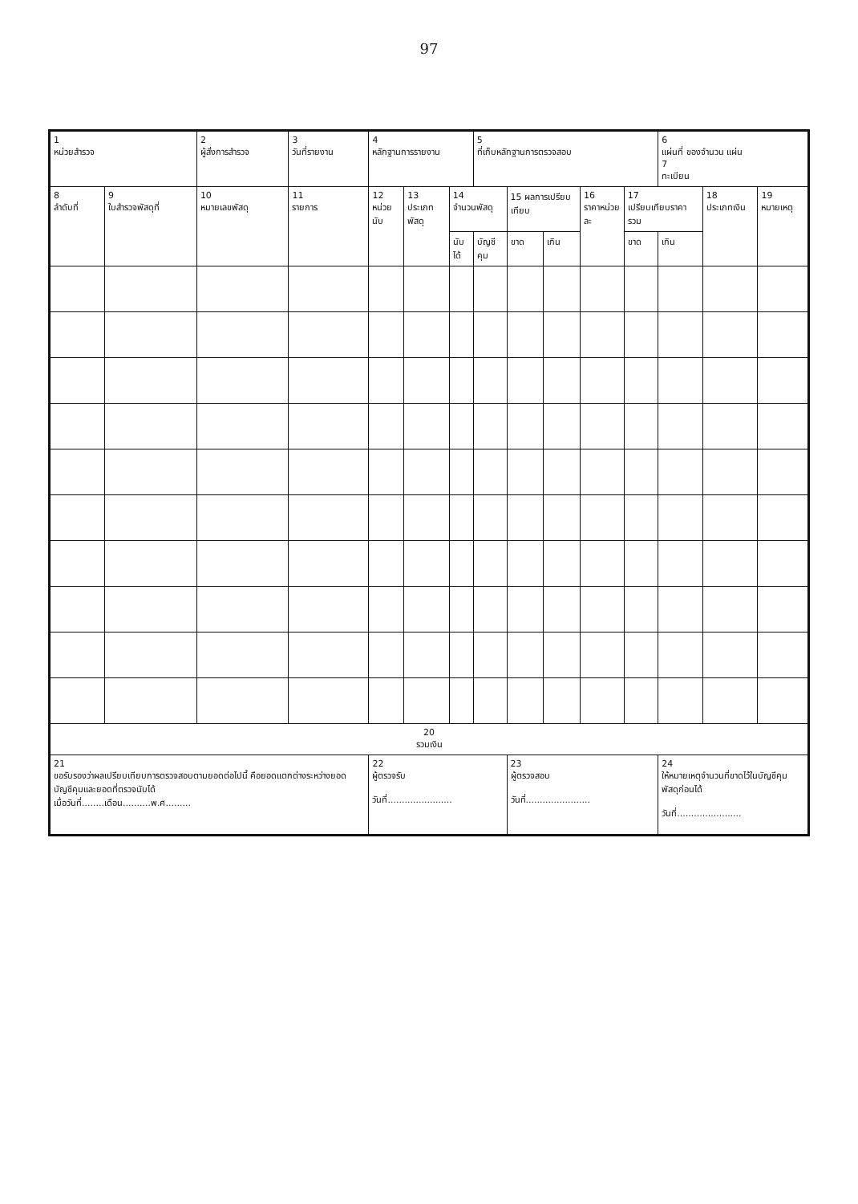97
| 1 หน่วยสำรวจ | | 2 ผู้สั่งการสำรวจ | 3 วันที่รายงาน | 4 หลักฐานการรายงาน | | | 5 ที่เก็บหลักฐานการตรวจสอบ | | | | | 6 แผ่นที่ ของจำนวน แผ่น 7 ทะเบียน | | |
| --- | --- | --- | --- | --- | --- | --- | --- | --- | --- | --- | --- | --- | --- | --- |
| 8 ลำดับที่ | 9 ใบสำรวจพัสดุที่ | 10 หมายเลขพัสดุ | 11 รายการ | 12 หน่วยนับ | 13 ประเภทพัสดุ | 14 จำนวนพัสดุ | | 15 ผลการเปรียบเทียบ | | 16 ราคาหน่วยละ | 17 เปรียบเทียบราคารวม | | 18 ประเภทเงิน | 19 หมายเหตุ |
| | | | | | | นับได้ | บัญชีคุม | ขาด | เกิน | | ขาด | เกิน | | |
| 20 รวมเงิน | | | | | | | | | | | | | | |
| 21 ขอรับรองว่าผลเปรียบเทียบการตรวจสอบตามยอดต่อไปนี้ คือยอดแตกต่างระหว่างยอดบัญชีคุมและยอดที่ตรวจนับได้ เมื่อวันที่........เดือน..........พ.ศ......... | | | | 22 ผู้ตรวจรับ วันที่....................... | | | | 23 ผู้ตรวจสอบ วันที่....................... | | | | 24 ให้หมายเหตุจำนวนที่ขาดไว้ในบัญชีคุมพัสดุก่อนได้ วันที่....................... | | |